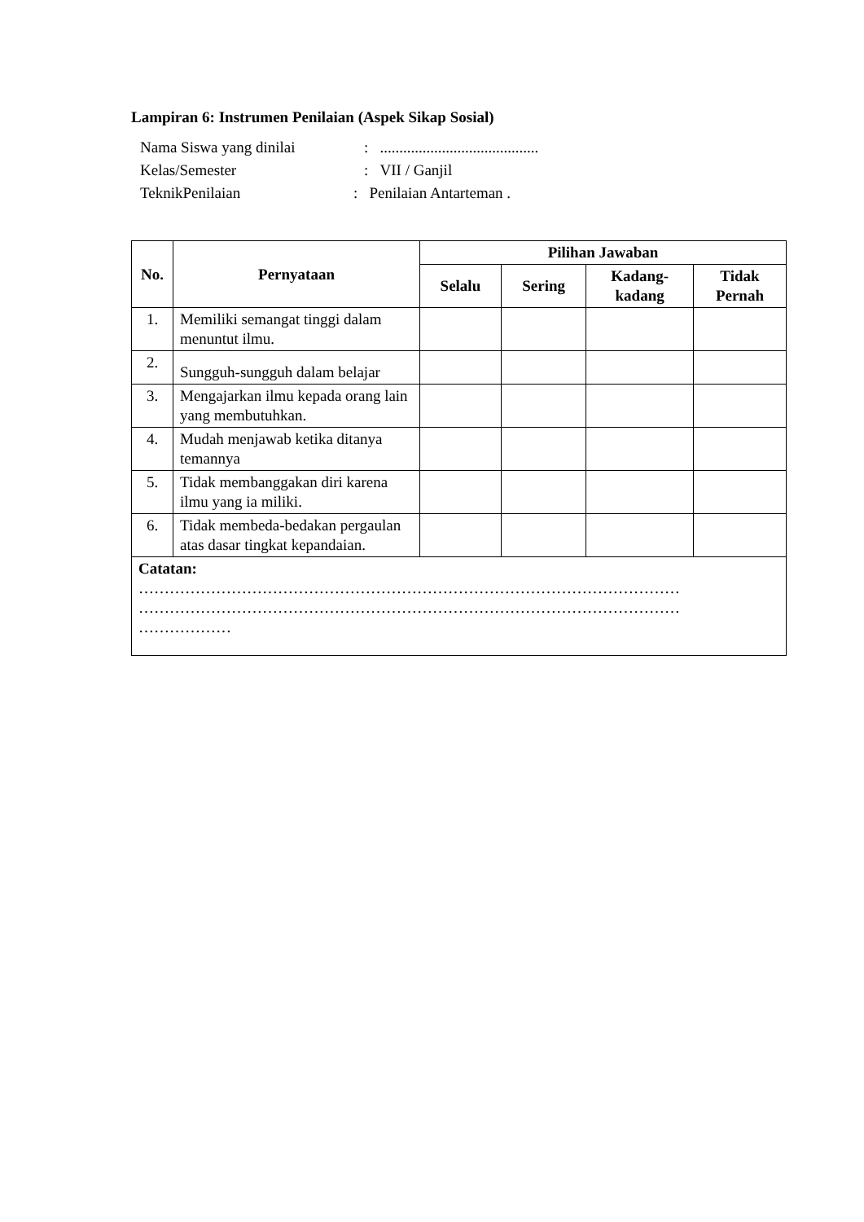Lampiran 6: Instrumen Penilaian (Aspek Sikap Sosial)
Nama Siswa yang dinilai: .........................................
Kelas/Semester: VII / Ganjil
TeknikPenilaian: Penilaian Antarteman .
| No. | Pernyataan | Pilihan Jawaban | | | |
| --- | --- | --- | --- | --- | --- |
| | | Selalu | Sering | Kadang- kadang | Tidak Pernah |
| 1. | Memiliki semangat tinggi dalam menuntut ilmu. | | | | |
| 2. | Sungguh-sungguh dalam belajar | | | | |
| 3. | Mengajarkan ilmu kepada orang lain yang membutuhkan. | | | | |
| 4. | Mudah menjawab ketika ditanya temannya | | | | |
| 5. | Tidak membanggakan diri karena ilmu yang ia miliki. | | | | |
| 6. | Tidak membeda-bedakan pergaulan atas dasar tingkat kepandaian. | | | | |
| Catatan: …………………………………………………………………………………………… …………………………………………………………………………………………… ……………… | | | | | |